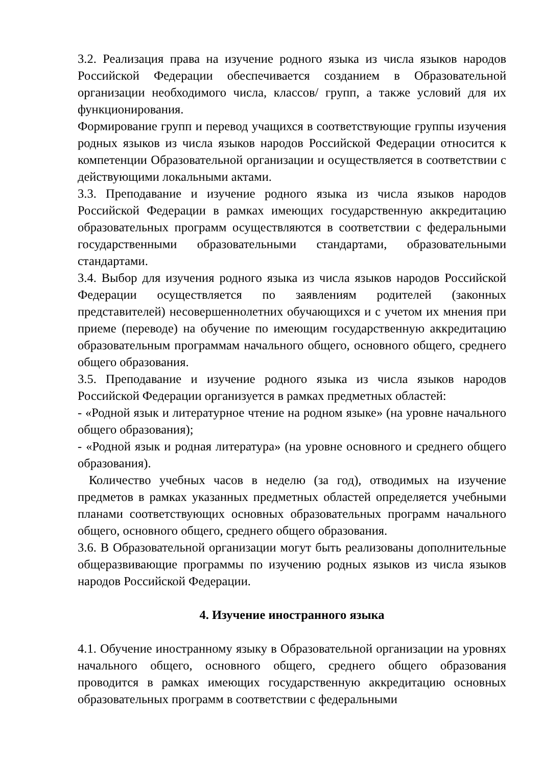3.2. Реализация права на изучение родного языка из числа языков народов Российской Федерации обеспечивается созданием в Образовательной организации необходимого числа, классов/ групп, а также условий для их функционирования.
Формирование групп и перевод учащихся в соответствующие группы изучения родных языков из числа языков народов Российской Федерации относится к компетенции Образовательной организации и осуществляется в соответствии с действующими локальными актами.
3.3. Преподавание и изучение родного языка из числа языков народов Российской Федерации в рамках имеющих государственную аккредитацию образовательных программ осуществляются в соответствии с федеральными государственными образовательными стандартами, образовательными стандартами.
3.4. Выбор для изучения родного языка из числа языков народов Российской Федерации осуществляется по заявлениям родителей (законных представителей) несовершеннолетних обучающихся и с учетом их мнения при приеме (переводе) на обучение по имеющим государственную аккредитацию образовательным программам начального общего, основного общего, среднего общего образования.
3.5. Преподавание и изучение родного языка из числа языков народов Российской Федерации организуется в рамках предметных областей:
- «Родной язык и литературное чтение на родном языке» (на уровне начального общего образования);
- «Родной язык и родная литература» (на уровне основного и среднего общего образования).
Количество учебных часов в неделю (за год), отводимых на изучение предметов в рамках указанных предметных областей определяется учебными планами соответствующих основных образовательных программ начального общего, основного общего, среднего общего образования.
3.6. В Образовательной организации могут быть реализованы дополнительные общеразвивающие программы по изучению родных языков из числа языков народов Российской Федерации.
4. Изучение иностранного языка
4.1. Обучение иностранному языку в Образовательной организации на уровнях начального общего, основного общего, среднего общего образования проводится в рамках имеющих государственную аккредитацию основных образовательных программ в соответствии с федеральными